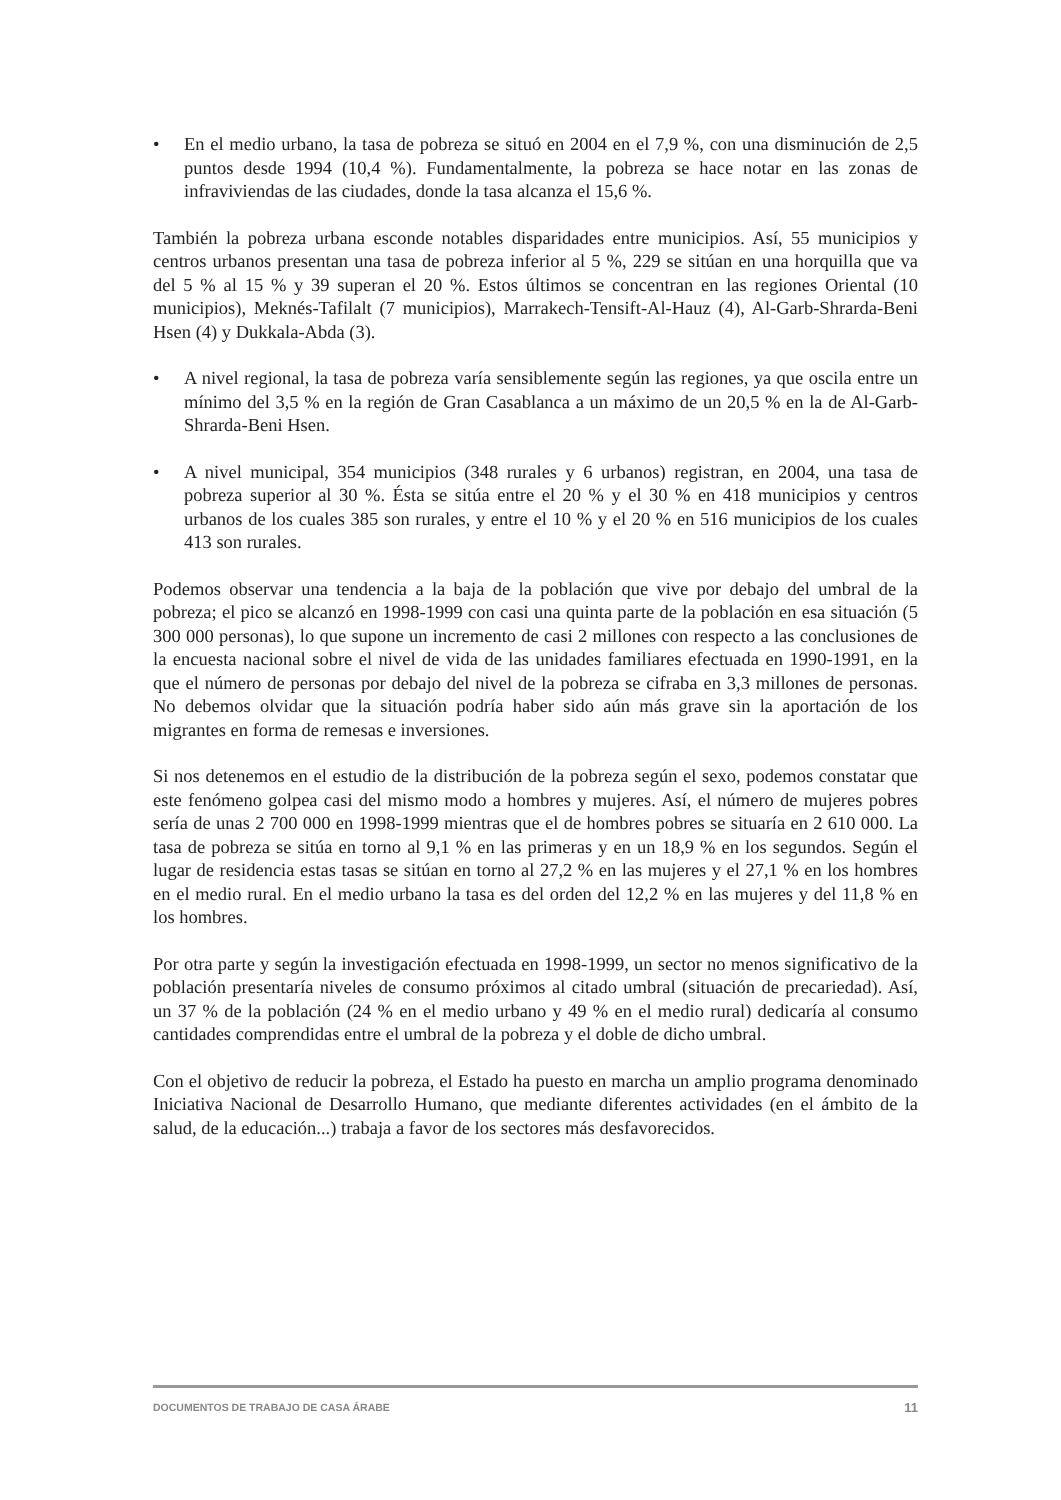• En el medio urbano, la tasa de pobreza se situó en 2004 en el 7,9 %, con una disminución de 2,5 puntos desde 1994 (10,4 %). Fundamentalmente, la pobreza se hace notar en las zonas de infraviviendas de las ciudades, donde la tasa alcanza el 15,6 %.
También la pobreza urbana esconde notables disparidades entre municipios. Así, 55 municipios y centros urbanos presentan una tasa de pobreza inferior al 5 %, 229 se sitúan en una horquilla que va del 5 % al 15 % y 39 superan el 20 %. Estos últimos se concentran en las regiones Oriental (10 municipios), Meknés-Tafilalt (7 municipios), Marrakech-Tensift-Al-Hauz (4), Al-Garb-Shrarda-Beni Hsen (4) y Dukkala-Abda (3).
• A nivel regional, la tasa de pobreza varía sensiblemente según las regiones, ya que oscila entre un mínimo del 3,5 % en la región de Gran Casablanca a un máximo de un 20,5 % en la de Al-Garb-Shrarda-Beni Hsen.
• A nivel municipal, 354 municipios (348 rurales y 6 urbanos) registran, en 2004, una tasa de pobreza superior al 30 %. Ésta se sitúa entre el 20 % y el 30 % en 418 municipios y centros urbanos de los cuales 385 son rurales, y entre el 10 % y el 20 % en 516 municipios de los cuales 413 son rurales.
Podemos observar una tendencia a la baja de la población que vive por debajo del umbral de la pobreza; el pico se alcanzó en 1998-1999 con casi una quinta parte de la población en esa situación (5 300 000 personas), lo que supone un incremento de casi 2 millones con respecto a las conclusiones de la encuesta nacional sobre el nivel de vida de las unidades familiares efectuada en 1990-1991, en la que el número de personas por debajo del nivel de la pobreza se cifraba en 3,3 millones de personas. No debemos olvidar que la situación podría haber sido aún más grave sin la aportación de los migrantes en forma de remesas e inversiones.
Si nos detenemos en el estudio de la distribución de la pobreza según el sexo, podemos constatar que este fenómeno golpea casi del mismo modo a hombres y mujeres. Así, el número de mujeres pobres sería de unas 2 700 000 en 1998-1999 mientras que el de hombres pobres se situaría en 2 610 000. La tasa de pobreza se sitúa en torno al 9,1 % en las primeras y en un 18,9 % en los segundos. Según el lugar de residencia estas tasas se sitúan en torno al 27,2 % en las mujeres y el 27,1 % en los hombres en el medio rural. En el medio urbano la tasa es del orden del 12,2 % en las mujeres y del 11,8 % en los hombres.
Por otra parte y según la investigación efectuada en 1998-1999, un sector no menos significativo de la población presentaría niveles de consumo próximos al citado umbral (situación de precariedad). Así, un 37 % de la población (24 % en el medio urbano y 49 % en el medio rural) dedicaría al consumo cantidades comprendidas entre el umbral de la pobreza y el doble de dicho umbral.
Con el objetivo de reducir la pobreza, el Estado ha puesto en marcha un amplio programa denominado Iniciativa Nacional de Desarrollo Humano, que mediante diferentes actividades (en el ámbito de la salud, de la educación...) trabaja a favor de los sectores más desfavorecidos.
DOCUMENTOS DE TRABAJO DE CASA ÁRABE 11